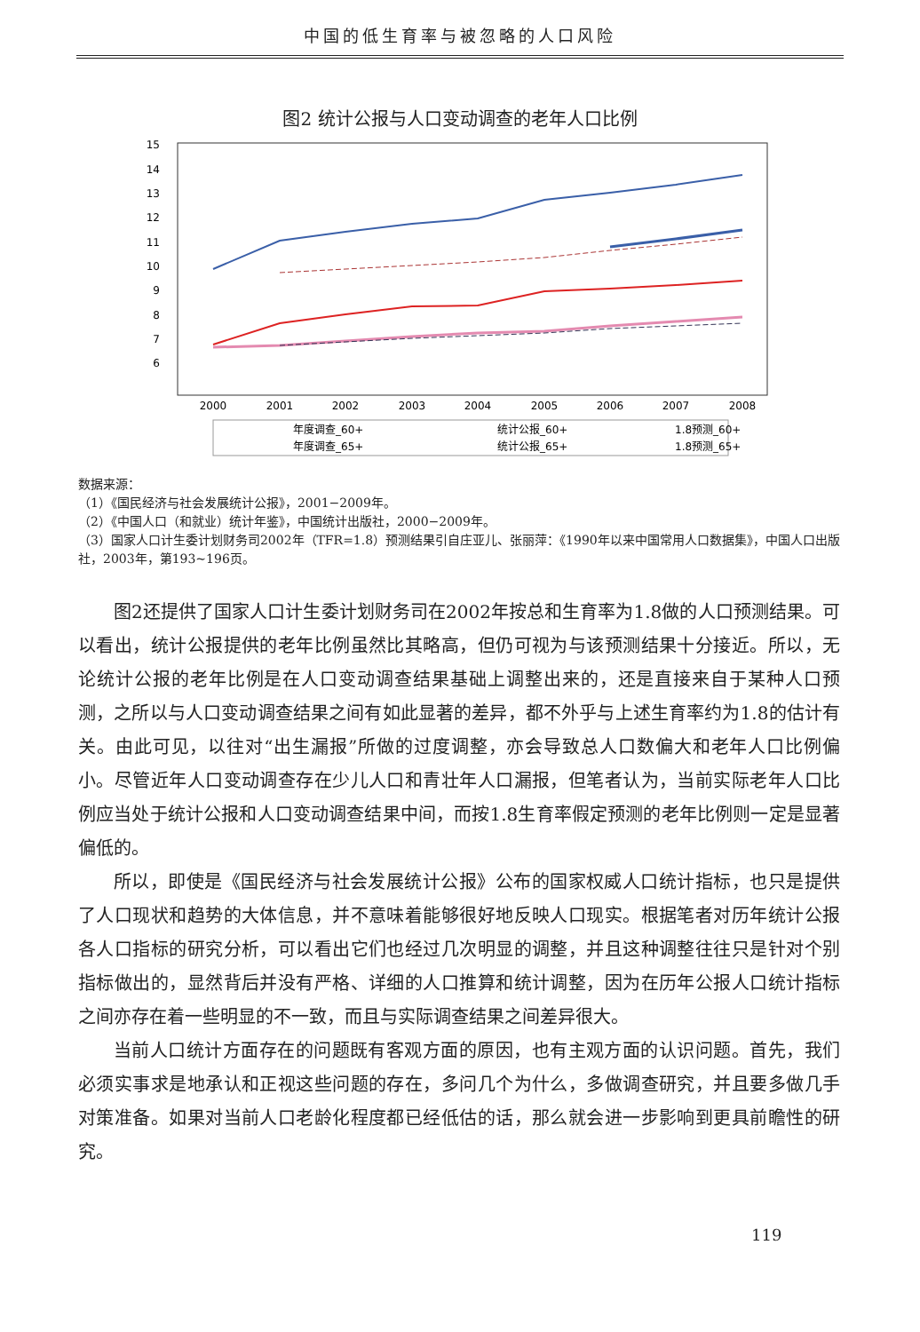中国的低生育率与被忽略的人口风险
图2 统计公报与人口变动调查的老年人口比例
15
14
13
12
11
10
9
8
7
6
2000
2001
2002
2003
2004
2005
2006
2007
2008
年度调查_60+
统计公报_60+
1.8预测_60+
年度调查_65+
统计公报_65+
1.8预测_65+
数据来源：
（1）《国民经济与社会发展统计公报》，2001−2009年。
（2）《中国人口（和就业）统计年鉴》，中国统计出版社，2000−2009年。
（3）国家人口计生委计划财务司2002年（TFR=1.8）预测结果引自庄亚儿、张丽萍：《1990年以来中国常用人口数据集》，中国人口出版社，2003年，第193~196页。
图2还提供了国家人口计生委计划财务司在2002年按总和生育率为1.8做的人口预测结果。可以看出，统计公报提供的老年比例虽然比其略高，但仍可视为与该预测结果十分接近。所以，无论统计公报的老年比例是在人口变动调查结果基础上调整出来的，还是直接来自于某种人口预测，之所以与人口变动调查结果之间有如此显著的差异，都不外乎与上述生育率约为1.8的估计有关。由此可见，以往对“出生漏报”所做的过度调整，亦会导致总人口数偏大和老年人口比例偏小。尽管近年人口变动调查存在少儿人口和青壮年人口漏报，但笔者认为，当前实际老年人口比例应当处于统计公报和人口变动调查结果中间，而按1.8生育率假定预测的老年比例则一定是显著偏低的。
所以，即使是《国民经济与社会发展统计公报》公布的国家权威人口统计指标，也只是提供了人口现状和趋势的大体信息，并不意味着能够很好地反映人口现实。根据笔者对历年统计公报各人口指标的研究分析，可以看出它们也经过几次明显的调整，并且这种调整往往只是针对个别指标做出的，显然背后并没有严格、详细的人口推算和统计调整，因为在历年公报人口统计指标之间亦存在着一些明显的不一致，而且与实际调查结果之间差异很大。
当前人口统计方面存在的问题既有客观方面的原因，也有主观方面的认识问题。首先，我们必须实事求是地承认和正视这些问题的存在，多问几个为什么，多做调查研究，并且要多做几手对策准备。如果对当前人口老龄化程度都已经低估的话，那么就会进一步影响到更具前瞻性的研究。
119